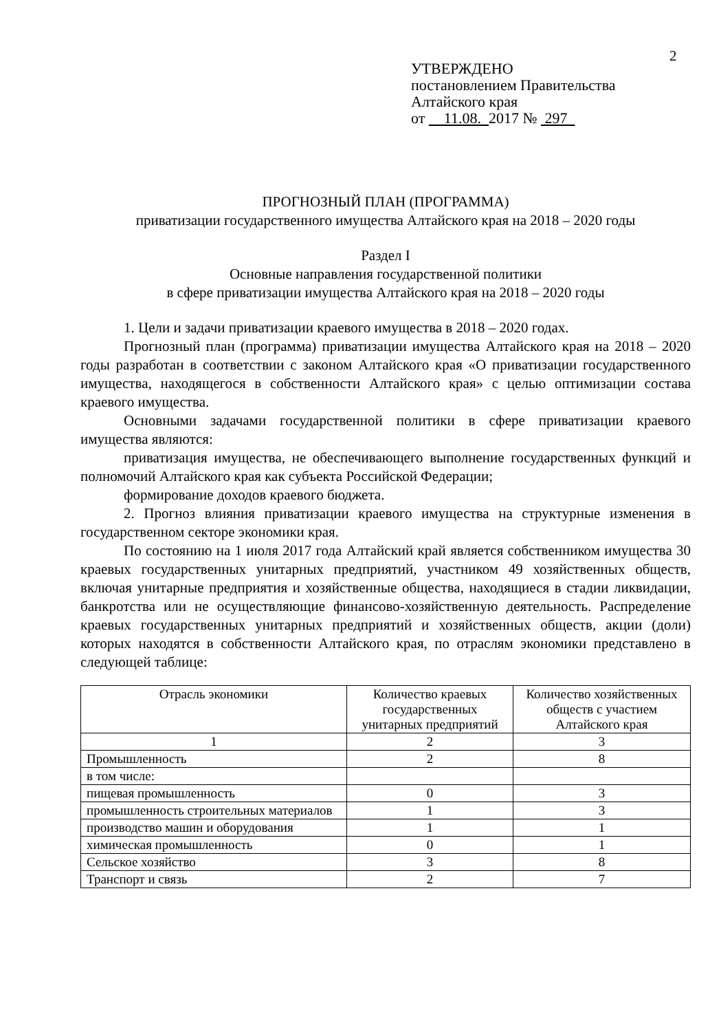2
УТВЕРЖДЕНО
постановлением Правительства
Алтайского края
от 11.08. 2017 № 297
ПРОГНОЗНЫЙ ПЛАН (ПРОГРАММА)
приватизации государственного имущества Алтайского края на 2018 – 2020 годы
Раздел I
Основные направления государственной политики
в сфере приватизации имущества Алтайского края на 2018 – 2020 годы
1. Цели и задачи приватизации краевого имущества в 2018 – 2020 годах.
Прогнозный план (программа) приватизации имущества Алтайского края на 2018 – 2020 годы разработан в соответствии с законом Алтайского края «О приватизации государственного имущества, находящегося в собственности Алтайского края» с целью оптимизации состава краевого имущества.
Основными задачами государственной политики в сфере приватизации краевого имущества являются:
приватизация имущества, не обеспечивающего выполнение государственных функций и полномочий Алтайского края как субъекта Российской Федерации;
формирование доходов краевого бюджета.
2. Прогноз влияния приватизации краевого имущества на структурные изменения в государственном секторе экономики края.
По состоянию на 1 июля 2017 года Алтайский край является собственником имущества 30 краевых государственных унитарных предприятий, участником 49 хозяйственных обществ, включая унитарные предприятия и хозяйственные общества, находящиеся в стадии ликвидации, банкротства или не осуществляющие финансово-хозяйственную деятельность. Распределение краевых государственных унитарных предприятий и хозяйственных обществ, акции (доли) которых находятся в собственности Алтайского края, по отраслям экономики представлено в следующей таблице:
| Отрасль экономики | Количество краевых государственных унитарных предприятий | Количество хозяйственных обществ с участием Алтайского края |
| --- | --- | --- |
| 1 | 2 | 3 |
| Промышленность | 2 | 8 |
| в том числе: | | |
| пищевая промышленность | 0 | 3 |
| промышленность строительных материалов | 1 | 3 |
| производство машин и оборудования | 1 | 1 |
| химическая промышленность | 0 | 1 |
| Сельское хозяйство | 3 | 8 |
| Транспорт и связь | 2 | 7 |